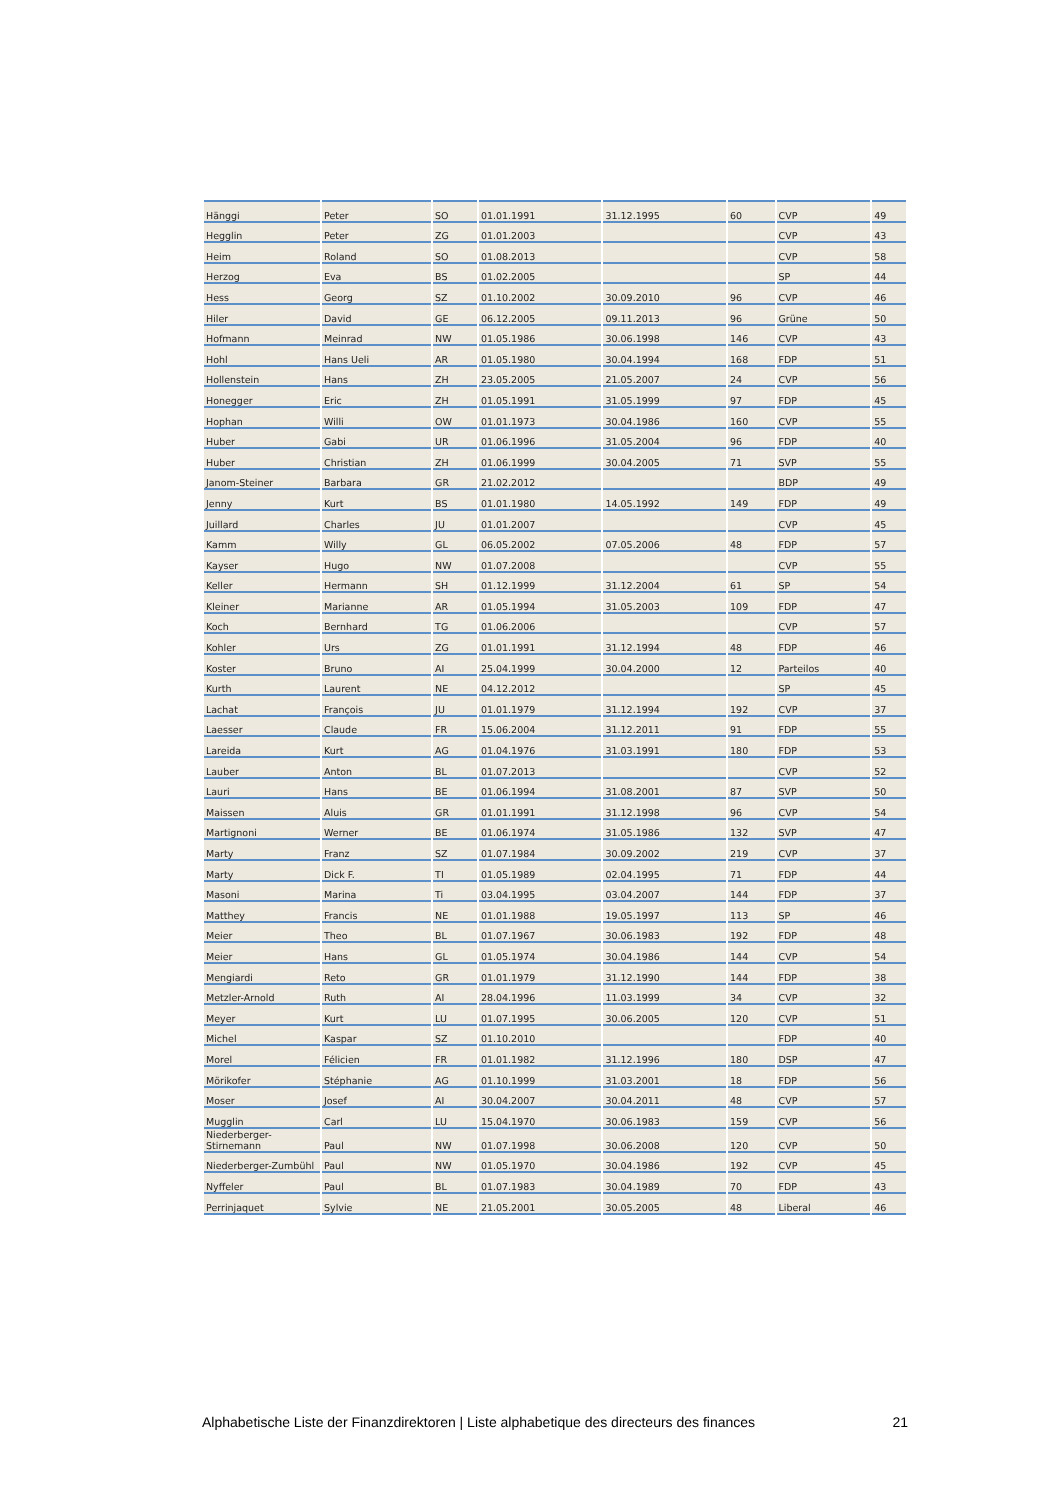| Hänggi | Peter | SO | 01.01.1991 | 31.12.1995 | 60 | CVP | 49 |
| Hegglin | Peter | ZG | 01.01.2003 | | | CVP | 43 |
| Heim | Roland | SO | 01.08.2013 | | | CVP | 58 |
| Herzog | Eva | BS | 01.02.2005 | | | SP | 44 |
| Hess | Georg | SZ | 01.10.2002 | 30.09.2010 | 96 | CVP | 46 |
| Hiler | David | GE | 06.12.2005 | 09.11.2013 | 96 | Grüne | 50 |
| Hofmann | Meinrad | NW | 01.05.1986 | 30.06.1998 | 146 | CVP | 43 |
| Hohl | Hans Ueli | AR | 01.05.1980 | 30.04.1994 | 168 | FDP | 51 |
| Hollenstein | Hans | ZH | 23.05.2005 | 21.05.2007 | 24 | CVP | 56 |
| Honegger | Eric | ZH | 01.05.1991 | 31.05.1999 | 97 | FDP | 45 |
| Hophan | Willi | OW | 01.01.1973 | 30.04.1986 | 160 | CVP | 55 |
| Huber | Gabi | UR | 01.06.1996 | 31.05.2004 | 96 | FDP | 40 |
| Huber | Christian | ZH | 01.06.1999 | 30.04.2005 | 71 | SVP | 55 |
| Janom-Steiner | Barbara | GR | 21.02.2012 | | | BDP | 49 |
| Jenny | Kurt | BS | 01.01.1980 | 14.05.1992 | 149 | FDP | 49 |
| Juillard | Charles | JU | 01.01.2007 | | | CVP | 45 |
| Kamm | Willy | GL | 06.05.2002 | 07.05.2006 | 48 | FDP | 57 |
| Kayser | Hugo | NW | 01.07.2008 | | | CVP | 55 |
| Keller | Hermann | SH | 01.12.1999 | 31.12.2004 | 61 | SP | 54 |
| Kleiner | Marianne | AR | 01.05.1994 | 31.05.2003 | 109 | FDP | 47 |
| Koch | Bernhard | TG | 01.06.2006 | | | CVP | 57 |
| Kohler | Urs | ZG | 01.01.1991 | 31.12.1994 | 48 | FDP | 46 |
| Koster | Bruno | AI | 25.04.1999 | 30.04.2000 | 12 | Parteilos | 40 |
| Kurth | Laurent | NE | 04.12.2012 | | | SP | 45 |
| Lachat | François | JU | 01.01.1979 | 31.12.1994 | 192 | CVP | 37 |
| Laesser | Claude | FR | 15.06.2004 | 31.12.2011 | 91 | FDP | 55 |
| Lareida | Kurt | AG | 01.04.1976 | 31.03.1991 | 180 | FDP | 53 |
| Lauber | Anton | BL | 01.07.2013 | | | CVP | 52 |
| Lauri | Hans | BE | 01.06.1994 | 31.08.2001 | 87 | SVP | 50 |
| Maissen | Aluis | GR | 01.01.1991 | 31.12.1998 | 96 | CVP | 54 |
| Martignoni | Werner | BE | 01.06.1974 | 31.05.1986 | 132 | SVP | 47 |
| Marty | Franz | SZ | 01.07.1984 | 30.09.2002 | 219 | CVP | 37 |
| Marty | Dick F. | TI | 01.05.1989 | 02.04.1995 | 71 | FDP | 44 |
| Masoni | Marina | Ti | 03.04.1995 | 03.04.2007 | 144 | FDP | 37 |
| Matthey | Francis | NE | 01.01.1988 | 19.05.1997 | 113 | SP | 46 |
| Meier | Theo | BL | 01.07.1967 | 30.06.1983 | 192 | FDP | 48 |
| Meier | Hans | GL | 01.05.1974 | 30.04.1986 | 144 | CVP | 54 |
| Mengiardi | Reto | GR | 01.01.1979 | 31.12.1990 | 144 | FDP | 38 |
| Metzler-Arnold | Ruth | AI | 28.04.1996 | 11.03.1999 | 34 | CVP | 32 |
| Meyer | Kurt | LU | 01.07.1995 | 30.06.2005 | 120 | CVP | 51 |
| Michel | Kaspar | SZ | 01.10.2010 | | | FDP | 40 |
| Morel | Félicien | FR | 01.01.1982 | 31.12.1996 | 180 | DSP | 47 |
| Mörikofer | Stéphanie | AG | 01.10.1999 | 31.03.2001 | 18 | FDP | 56 |
| Moser | Josef | AI | 30.04.2007 | 30.04.2011 | 48 | CVP | 57 |
| Mugglin | Carl | LU | 15.04.1970 | 30.06.1983 | 159 | CVP | 56 |
| Niederberger-Stirnemann | Paul | NW | 01.07.1998 | 30.06.2008 | 120 | CVP | 50 |
| Niederberger-Zumbühl | Paul | NW | 01.05.1970 | 30.04.1986 | 192 | CVP | 45 |
| Nyffeler | Paul | BL | 01.07.1983 | 30.04.1989 | 70 | FDP | 43 |
| Perrinjaquet | Sylvie | NE | 21.05.2001 | 30.05.2005 | 48 | Liberal | 46 |
Alphabetische Liste der Finanzdirektoren | Liste alphabetique des directeurs des finances 21